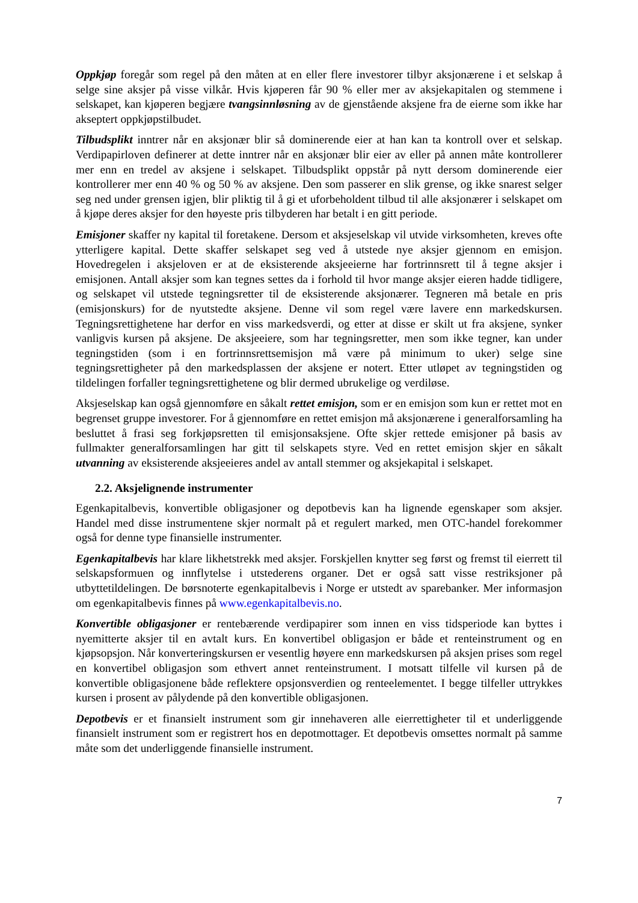Oppkjøp foregår som regel på den måten at en eller flere investorer tilbyr aksjonærene i et selskap å selge sine aksjer på visse vilkår. Hvis kjøperen får 90 % eller mer av aksjekapitalen og stemmene i selskapet, kan kjøperen begjære tvangsinnløsning av de gjenstående aksjene fra de eierne som ikke har akseptert oppkjøpstilbudet.
Tilbudsplikt inntrer når en aksjonær blir så dominerende eier at han kan ta kontroll over et selskap. Verdipapirloven definerer at dette inntrer når en aksjonær blir eier av eller på annen måte kontrollerer mer enn en tredel av aksjene i selskapet. Tilbudsplikt oppstår på nytt dersom dominerende eier kontrollerer mer enn 40 % og 50 % av aksjene. Den som passerer en slik grense, og ikke snarest selger seg ned under grensen igjen, blir pliktig til å gi et uforbeholdent tilbud til alle aksjonærer i selskapet om å kjøpe deres aksjer for den høyeste pris tilbyderen har betalt i en gitt periode.
Emisjoner skaffer ny kapital til foretakene. Dersom et aksjeselskap vil utvide virksomheten, kreves ofte ytterligere kapital. Dette skaffer selskapet seg ved å utstede nye aksjer gjennom en emisjon. Hovedregelen i aksjeloven er at de eksisterende aksjeeierne har fortrinnsrett til å tegne aksjer i emisjonen. Antall aksjer som kan tegnes settes da i forhold til hvor mange aksjer eieren hadde tidligere, og selskapet vil utstede tegningsretter til de eksisterende aksjonærer. Tegneren må betale en pris (emisjonskurs) for de nyutstedte aksjene. Denne vil som regel være lavere enn markedskursen. Tegningsrettighetene har derfor en viss markedsverdi, og etter at disse er skilt ut fra aksjene, synker vanligvis kursen på aksjene. De aksjeeiere, som har tegningsretter, men som ikke tegner, kan under tegningstiden (som i en fortrinnsrettsemisjon må være på minimum to uker) selge sine tegningsrettigheter på den markedsplassen der aksjene er notert. Etter utløpet av tegningstiden og tildelingen forfaller tegningsrettighetene og blir dermed ubrukelige og verdiløse.
Aksjeselskap kan også gjennomføre en såkalt rettet emisjon, som er en emisjon som kun er rettet mot en begrenset gruppe investorer. For å gjennomføre en rettet emisjon må aksjonærene i generalforsamling ha besluttet å frasi seg forkjøpsretten til emisjonsaksjene. Ofte skjer rettede emisjoner på basis av fullmakter generalforsamlingen har gitt til selskapets styre. Ved en rettet emisjon skjer en såkalt utvanning av eksisterende aksjeeieres andel av antall stemmer og aksjekapital i selskapet.
2.2. Aksjelignende instrumenter
Egenkapitalbevis, konvertible obligasjoner og depotbevis kan ha lignende egenskaper som aksjer. Handel med disse instrumentene skjer normalt på et regulert marked, men OTC-handel forekommer også for denne type finansielle instrumenter.
Egenkapitalbevis har klare likhetstrekk med aksjer. Forskjellen knytter seg først og fremst til eierrett til selskapsformuen og innflytelse i utstederens organer. Det er også satt visse restriksjoner på utbyttetildelingen. De børsnoterte egenkapitalbevis i Norge er utstedt av sparebanker. Mer informasjon om egenkapitalbevis finnes på www.egenkapitalbevis.no.
Konvertible obligasjoner er rentebærende verdipapirer som innen en viss tidsperiode kan byttes i nyemitterte aksjer til en avtalt kurs. En konvertibel obligasjon er både et renteinstrument og en kjøpsopsjon. Når konverteringskursen er vesentlig høyere enn markedskursen på aksjen prises som regel en konvertibel obligasjon som ethvert annet renteinstrument. I motsatt tilfelle vil kursen på de konvertible obligasjonene både reflektere opsjonsverdien og renteelementet. I begge tilfeller uttrykkes kursen i prosent av pålydende på den konvertible obligasjonen.
Depotbevis er et finansielt instrument som gir innehaveren alle eierrettigheter til et underliggende finansielt instrument som er registrert hos en depotmottager. Et depotbevis omsettes normalt på samme måte som det underliggende finansielle instrument.
7